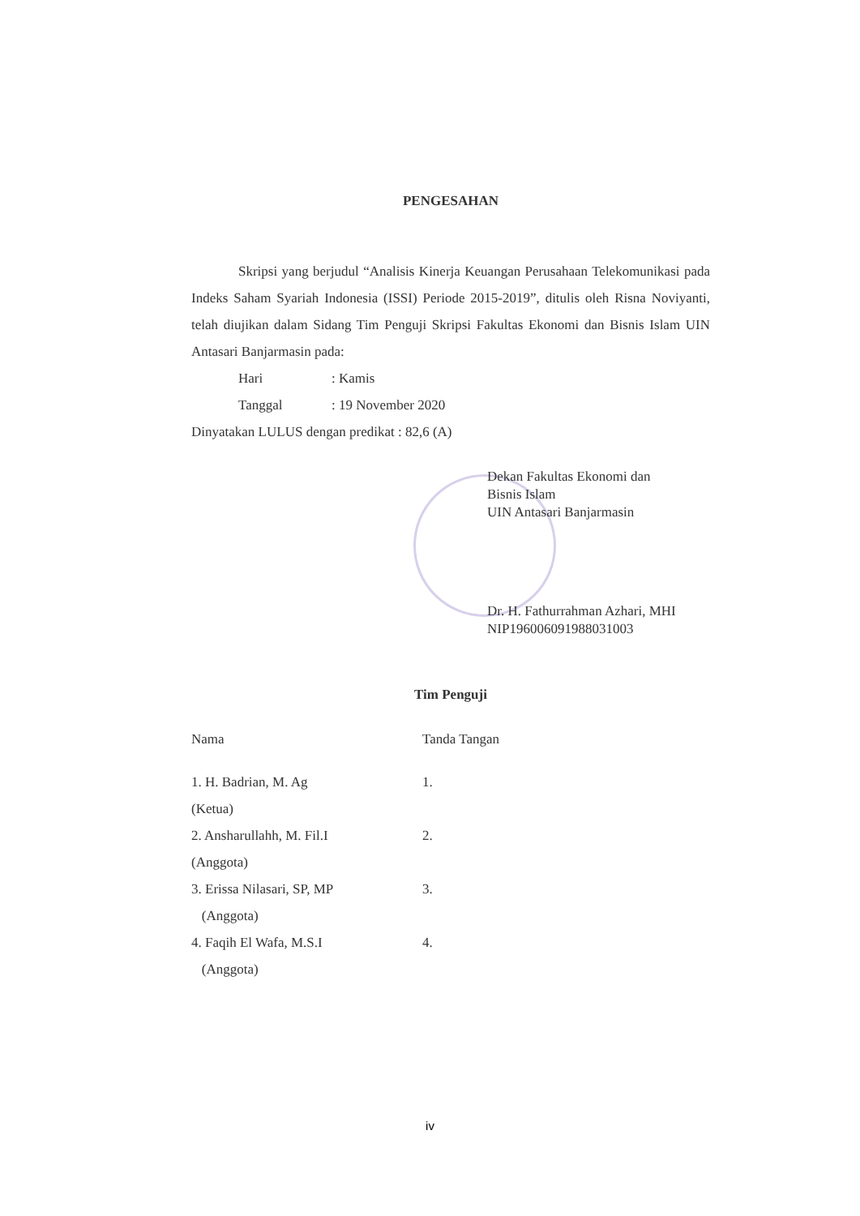PENGESAHAN
Skripsi yang berjudul “Analisis Kinerja Keuangan Perusahaan Telekomunikasi pada Indeks Saham Syariah Indonesia (ISSI) Periode 2015-2019”, ditulis oleh Risna Noviyanti, telah diujikan dalam Sidang Tim Penguji Skripsi Fakultas Ekonomi dan Bisnis Islam UIN Antasari Banjarmasin pada:
Hari: Kamis
Tanggal: 19 November 2020
Dinyatakan LULUS dengan predikat : 82,6 (A)
Dekan Fakultas Ekonomi dan
Bisnis Islam
UIN Antasari Banjarmasin
Dr. H. Fathurrahman Azhari, MHI
NIP196006091988031003
Tim Penguji
Nama
Tanda Tangan
1. H. Badrian, M. Ag
(Ketua)
1.
2. Ansharullahh, M. Fil.I
(Anggota)
2.
3. Erissa Nilasari, SP, MP
(Anggota)
3.
4. Faqih El Wafa, M.S.I
(Anggota)
4.
iv